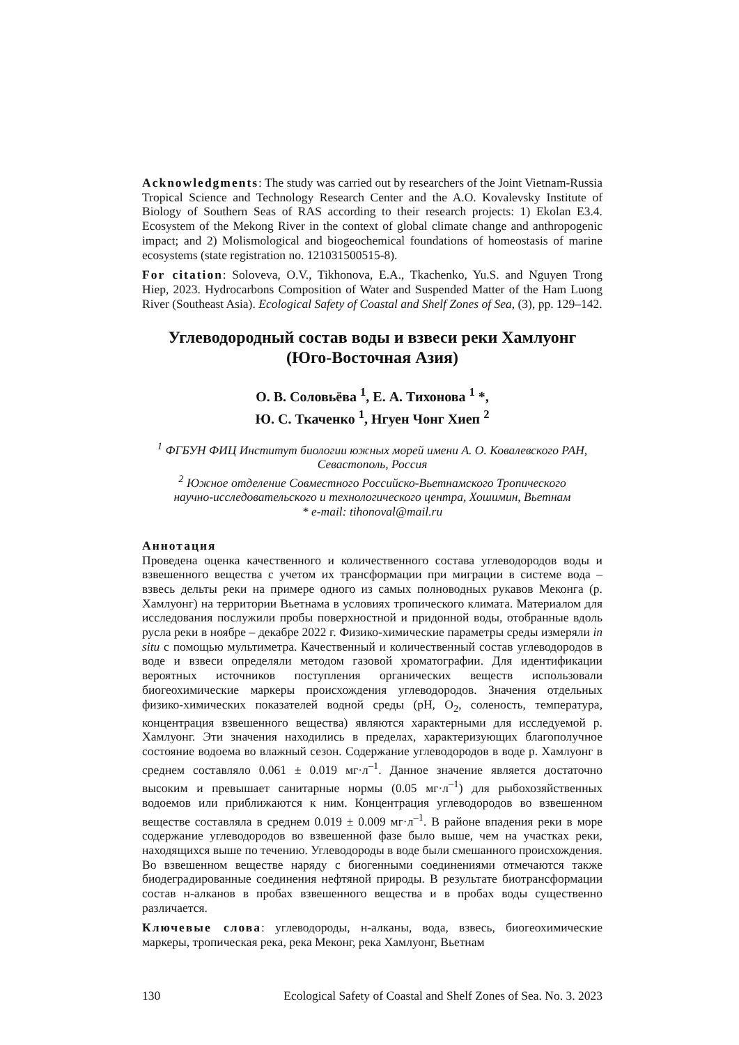Acknowledgments: The study was carried out by researchers of the Joint Vietnam-Russia Tropical Science and Technology Research Center and the A.O. Kovalevsky Institute of Biology of Southern Seas of RAS according to their research projects: 1) Ekolan E3.4. Ecosystem of the Mekong River in the context of global climate change and anthropogenic impact; and 2) Molismological and biogeochemical foundations of homeostasis of marine ecosystems (state registration no. 121031500515-8).
For citation: Soloveva, O.V., Tikhonova, E.A., Tkachenko, Yu.S. and Nguyen Trong Hiep, 2023. Hydrocarbons Composition of Water and Suspended Matter of the Ham Luong River (Southeast Asia). Ecological Safety of Coastal and Shelf Zones of Sea, (3), pp. 129–142.
Углеводородный состав воды и взвеси реки Хамлуонг
(Юго-Восточная Азия)
О. В. Соловьёва <sup>1</sup>, Е. А. Тихонова <sup>1</sup> *,
Ю. С. Ткаченко <sup>1</sup>, Нгуен Чонг Хиеп <sup>2</sup>
<sup>1</sup> ФГБУН ФИЦ Институт биологии южных морей имени А. О. Ковалевского РАН,
Севастополь, Россия
<sup>2</sup> Южное отделение Совместного Российско-Вьетнамского Тропического
научно-исследовательского и технологического центра, Хошимин, Вьетнам
* e-mail: tihonoval@mail.ru
Аннотация
Проведена оценка качественного и количественного состава углеводородов воды и взвешенного вещества с учетом их трансформации при миграции в системе вода – взвесь дельты реки на примере одного из самых полноводных рукавов Меконга (р. Хамлуонг) на территории Вьетнама в условиях тропического климата. Материалом для исследования послужили пробы поверхностной и придонной воды, отобранные вдоль русла реки в ноябре – декабре 2022 г. Физико-химические параметры среды измеряли in situ с помощью мультиметра. Качественный и количественный состав углеводородов в воде и взвеси определяли методом газовой хроматографии. Для идентификации вероятных источников поступления органических веществ использовали биогеохимические маркеры происхождения углеводородов. Значения отдельных физико-химических показателей водной среды (pH, O<sub>2</sub>, соленость, температура, концентрация взвешенного вещества) являются характерными для исследуемой р. Хамлуонг. Эти значения находились в пределах, характеризующих благополучное состояние водоема во влажный сезон. Содержание углеводородов в воде р. Хамлуонг в среднем составляло 0.061 ± 0.019 мг·л<sup>–1</sup>. Данное значение является достаточно высоким и превышает санитарные нормы (0.05 мг·л<sup>–1</sup>) для рыбохозяйственных водоемов или приближаются к ним. Концентрация углеводородов во взвешенном веществе составляла в среднем 0.019 ± 0.009 мг·л<sup>–1</sup>. В районе впадения реки в море содержание углеводородов во взвешенной фазе было выше, чем на участках реки, находящихся выше по течению. Углеводороды в воде были смешанного происхождения. Во взвешенном веществе наряду с биогенными соединениями отмечаются также биодеградированные соединения нефтяной природы. В результате биотрансформации состав н-алканов в пробах взвешенного вещества и в пробах воды существенно различается.
Ключевые слова: углеводороды, н-алканы, вода, взвесь, биогеохимические маркеры, тропическая река, река Меконг, река Хамлуонг, Вьетнам
130 Ecological Safety of Coastal and Shelf Zones of Sea. No. 3. 2023